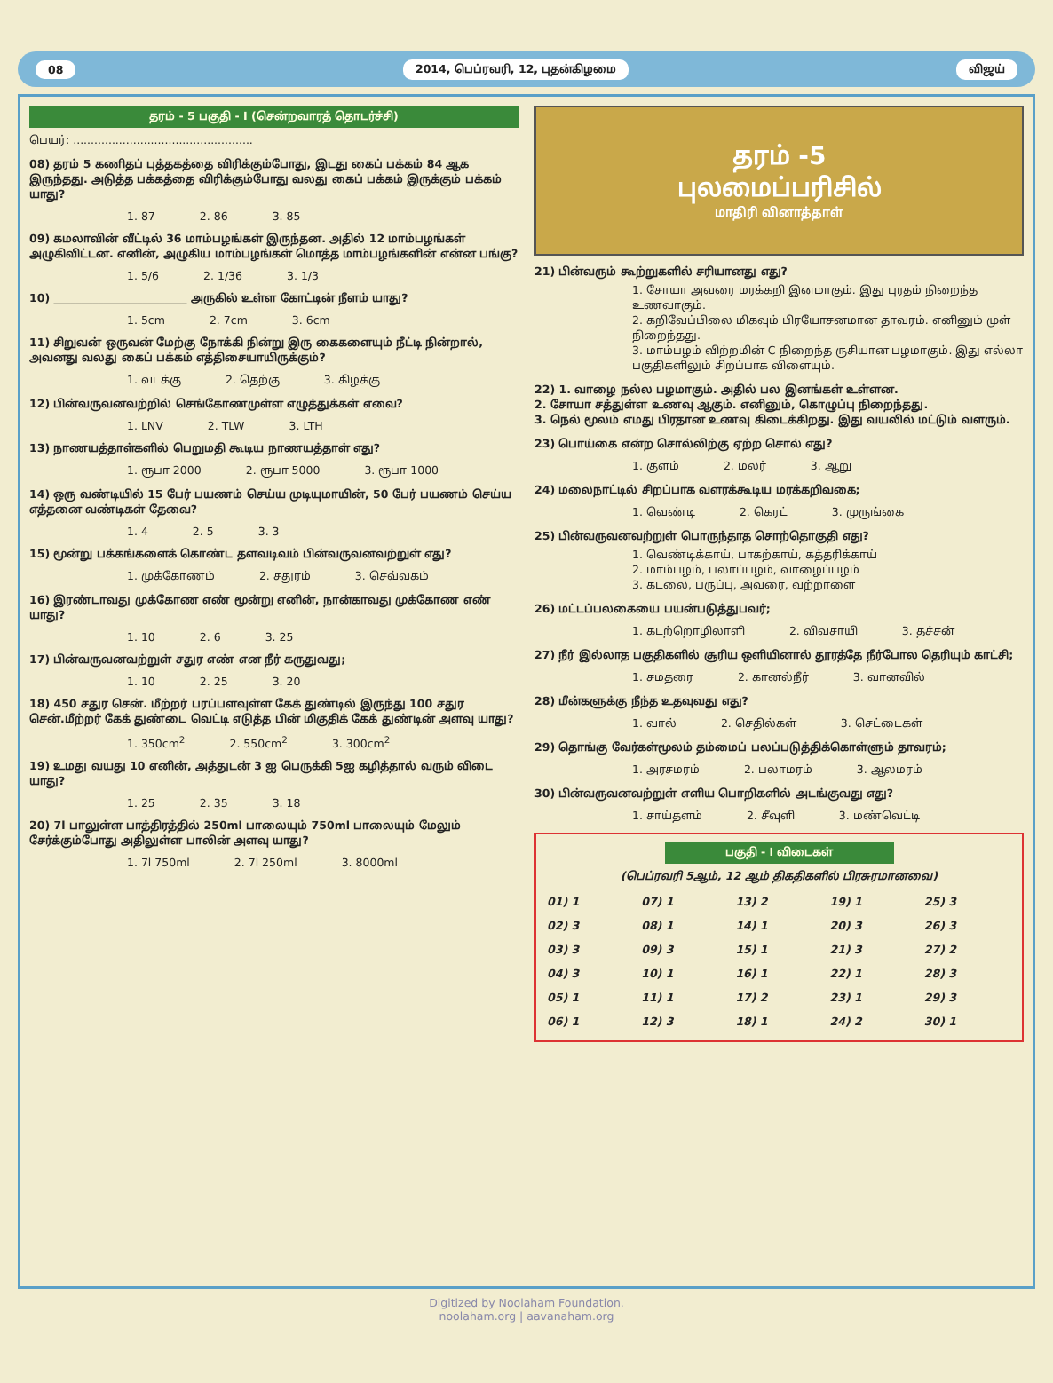08 2014, பெப்ரவரி, 12, புதன்கிழமை விஜய்
தரம் - 5 பகுதி - I (சென்றவாரத் தொடர்ச்சி)
பெயர்: ...................................................
08) தரம் 5 கணிதப் புத்தகத்தை விரிக்கும்போது, இடது கைப் பக்கம் 84 ஆக இருந்தது. அடுத்த பக்கத்தை விரிக்கும்போது வலது கைப் பக்கம் இருக்கும் பக்கம் யாது?
1. 87 2. 86 3. 85
09) கமலாவின் வீட்டில் 36 மாம்பழங்கள் இருந்தன. அதில் 12 மாம்பழங்கள் அழுகிவிட்டன. எனின், அழுகிய மாம்பழங்கள் மொத்த மாம்பழங்களின் என்ன பங்கு?
1. 5/6 2. 1/36 3. 1/3
10) ________________________ அருகில் உள்ள கோட்டின் நீளம் யாது?
1. 5cm 2. 7cm 3. 6cm
11) சிறுவன் ஒருவன் மேற்கு நோக்கி நின்று இரு கைகளையும் நீட்டி நின்றால், அவனது வலது கைப் பக்கம் எத்திசையாயிருக்கும்?
1. வடக்கு 2. தெற்கு 3. கிழக்கு
12) பின்வருவனவற்றில் செங்கோணமுள்ள எழுத்துக்கள் எவை?
1. LNV 2. TLW 3. LTH
13) நாணயத்தாள்களில் பெறுமதி கூடிய நாணயத்தாள் எது?
1. ரூபா 2000 2. ரூபா 5000 3. ரூபா 1000
14) ஒரு வண்டியில் 15 பேர் பயணம் செய்ய முடியுமாயின், 50 பேர் பயணம் செய்ய எத்தனை வண்டிகள் தேவை?
1. 4 2. 5 3. 3
15) மூன்று பக்கங்களைக் கொண்ட தளவடிவம் பின்வருவனவற்றுள் எது?
1. முக்கோணம் 2. சதுரம் 3. செவ்வகம்
16) இரண்டாவது முக்கோண எண் மூன்று எனின், நான்காவது முக்கோண எண் யாது?
1. 10 2. 6 3. 25
17) பின்வருவனவற்றுள் சதுர எண் என நீர் கருதுவது;
1. 10 2. 25 3. 20
18) 450 சதுர சென். மீற்றர் பரப்பளவுள்ள கேக் துண்டில் இருந்து 100 சதுர சென்.மீற்றர் கேக் துண்டை வெட்டி எடுத்த பின் மிகுதிக் கேக் துண்டின் அளவு யாது?
1. 350cm<sup>2</sup> 2. 550cm<sup>2</sup> 3. 300cm<sup>2</sup>
19) உமது வயது 10 எனின், அத்துடன் 3 ஐ பெருக்கி 5ஐ கழித்தால் வரும் விடை யாது?
1. 25 2. 35 3. 18
20) 7l பாலுள்ள பாத்திரத்தில் 250ml பாலையும் 750ml பாலையும் மேலும் சேர்க்கும்போது அதிலுள்ள பாலின் அளவு யாது?
1. 7l 750ml 2. 7l 250ml 3. 8000ml
தரம் -5
புலமைப்பரிசில்
மாதிரி வினாத்தாள்
21) பின்வரும் கூற்றுகளில் சரியானது எது?
1. சோயா அவரை மரக்கறி இனமாகும். இது புரதம் நிறைந்த உணவாகும்.
2. கறிவேப்பிலை மிகவும் பிரயோசனமான தாவரம். எனினும் முள் நிறைந்தது.
3. மாம்பழம் விற்றமின் C நிறைந்த ருசியான பழமாகும். இது எல்லா பகுதிகளிலும் சிறப்பாக விளையும்.
22) 1. வாழை நல்ல பழமாகும். அதில் பல இனங்கள் உள்ளன.
2. சோயா சத்துள்ள உணவு ஆகும். எனினும், கொழுப்பு நிறைந்தது.
3. நெல் மூலம் எமது பிரதான உணவு கிடைக்கிறது. இது வயலில் மட்டும் வளரும்.
23) பொய்கை என்ற சொல்லிற்கு ஏற்ற சொல் எது?
1. குளம் 2. மலர் 3. ஆறு
24) மலைநாட்டில் சிறப்பாக வளரக்கூடிய மரக்கறிவகை;
1. வெண்டி 2. கெரட் 3. முருங்கை
25) பின்வருவனவற்றுள் பொருந்தாத சொற்தொகுதி எது?
1. வெண்டிக்காய், பாகற்காய், கத்தரிக்காய்
2. மாம்பழம், பலாப்பழம், வாழைப்பழம்
3. கடலை, பருப்பு, அவரை, வற்றாளை
26) மட்டப்பலகையை பயன்படுத்துபவர்;
1. கடற்றொழிலாளி 2. விவசாயி 3. தச்சன்
27) நீர் இல்லாத பகுதிகளில் சூரிய ஒளியினால் தூரத்தே நீர்போல தெரியும் காட்சி;
1. சமதரை 2. கானல்நீர் 3. வானவில்
28) மீன்களுக்கு நீந்த உதவுவது எது?
1. வால் 2. செதில்கள் 3. செட்டைகள்
29) தொங்கு வேர்கள்மூலம் தம்மைப் பலப்படுத்திக்கொள்ளும் தாவரம்;
1. அரசமரம் 2. பலாமரம் 3. ஆலமரம்
30) பின்வருவனவற்றுள் எளிய பொறிகளில் அடங்குவது எது?
1. சாய்தளம் 2. சீவுளி 3. மண்வெட்டி
பகுதி - I விடைகள்
(பெப்ரவரி 5ஆம், 12 ஆம் திகதிகளில் பிரசுரமானவை)
| 01) 1 | 07) 1 | 13) 2 | 19) 1 | 25) 3 |
| 02) 3 | 08) 1 | 14) 1 | 20) 3 | 26) 3 |
| 03) 3 | 09) 3 | 15) 1 | 21) 3 | 27) 2 |
| 04) 3 | 10) 1 | 16) 1 | 22) 1 | 28) 3 |
| 05) 1 | 11) 1 | 17) 2 | 23) 1 | 29) 3 |
| 06) 1 | 12) 3 | 18) 1 | 24) 2 | 30) 1 |
Digitized by Noolaham Foundation.
noolaham.org | aavanaham.org